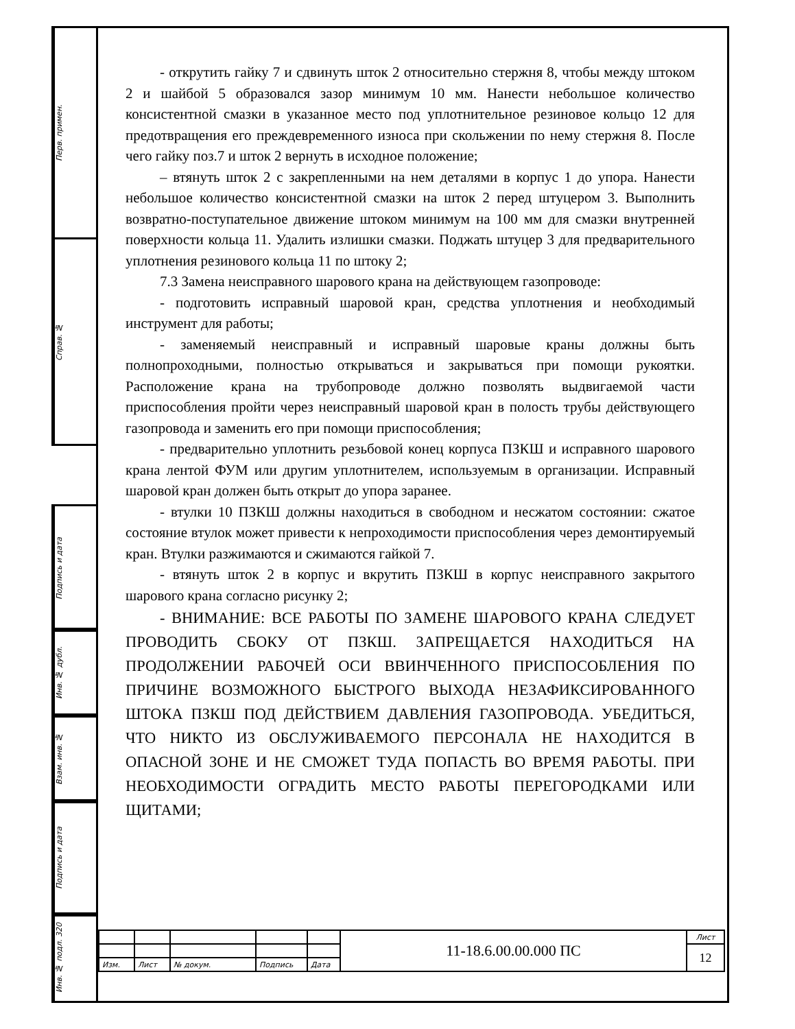Перв. примен.
Справ. №
Подпись и дата
Инв. № дубл.
Взам. инв. №
Подпись и дата
Инв. № подл. 320
- открутить гайку 7 и сдвинуть шток 2 относительно стержня 8, чтобы между штоком 2 и шайбой 5 образовался зазор минимум 10 мм. Нанести небольшое количество консистентной смазки в указанное место под уплотнительное резиновое кольцо 12 для предотвращения его преждевременного износа при скольжении по нему стержня 8. После чего гайку поз.7 и шток 2 вернуть в исходное положение;
– втянуть шток 2 с закрепленными на нем деталями в корпус 1 до упора. Нанести небольшое количество консистентной смазки на шток 2 перед штуцером 3. Выполнить возвратно-поступательное движение штоком минимум на 100 мм для смазки внутренней поверхности кольца 11. Удалить излишки смазки. Поджать штуцер 3 для предварительного уплотнения резинового кольца 11 по штоку 2;
7.3 Замена неисправного шарового крана на действующем газопроводе:
- подготовить исправный шаровой кран, средства уплотнения и необходимый инструмент для работы;
- заменяемый неисправный и исправный шаровые краны должны быть полнопроходными, полностью открываться и закрываться при помощи рукоятки. Расположение крана на трубопроводе должно позволять выдвигаемой части приспособления пройти через неисправный шаровой кран в полость трубы действующего газопровода и заменить его при помощи приспособления;
- предварительно уплотнить резьбовой конец корпуса ПЗКШ и исправного шарового крана лентой ФУМ или другим уплотнителем, используемым в организации. Исправный шаровой кран должен быть открыт до упора заранее.
- втулки 10 ПЗКШ должны находиться в свободном и несжатом состоянии: сжатое состояние втулок может привести к непроходимости приспособления через демонтируемый кран. Втулки разжимаются и сжимаются гайкой 7.
- втянуть шток 2 в корпус и вкрутить ПЗКШ в корпус неисправного закрытого шарового крана согласно рисунку 2;
- ВНИМАНИЕ: ВСЕ РАБОТЫ ПО ЗАМЕНЕ ШАРОВОГО КРАНА СЛЕДУЕТ ПРОВОДИТЬ СБОКУ ОТ ПЗКШ. ЗАПРЕЩАЕТСЯ НАХОДИТЬСЯ НА ПРОДОЛЖЕНИИ РАБОЧЕЙ ОСИ ВВИНЧЕННОГО ПРИСПОСОБЛЕНИЯ ПО ПРИЧИНЕ ВОЗМОЖНОГО БЫСТРОГО ВЫХОДА НЕЗАФИКСИРОВАННОГО ШТОКА ПЗКШ ПОД ДЕЙСТВИЕМ ДАВЛЕНИЯ ГАЗОПРОВОДА. УБЕДИТЬСЯ, ЧТО НИКТО ИЗ ОБСЛУЖИВАЕМОГО ПЕРСОНАЛА НЕ НАХОДИТСЯ В ОПАСНОЙ ЗОНЕ И НЕ СМОЖЕТ ТУДА ПОПАСТЬ ВО ВРЕМЯ РАБОТЫ. ПРИ НЕОБХОДИМОСТИ ОГРАДИТЬ МЕСТО РАБОТЫ ПЕРЕГОРОДКАМИ ИЛИ ЩИТАМИ;
| | | | | | 11-18.6.00.00.000 ПС | Лист |
| | | | | | | 12 |
| Изм. | Лист | № докум. | Подпись | Дата | | |